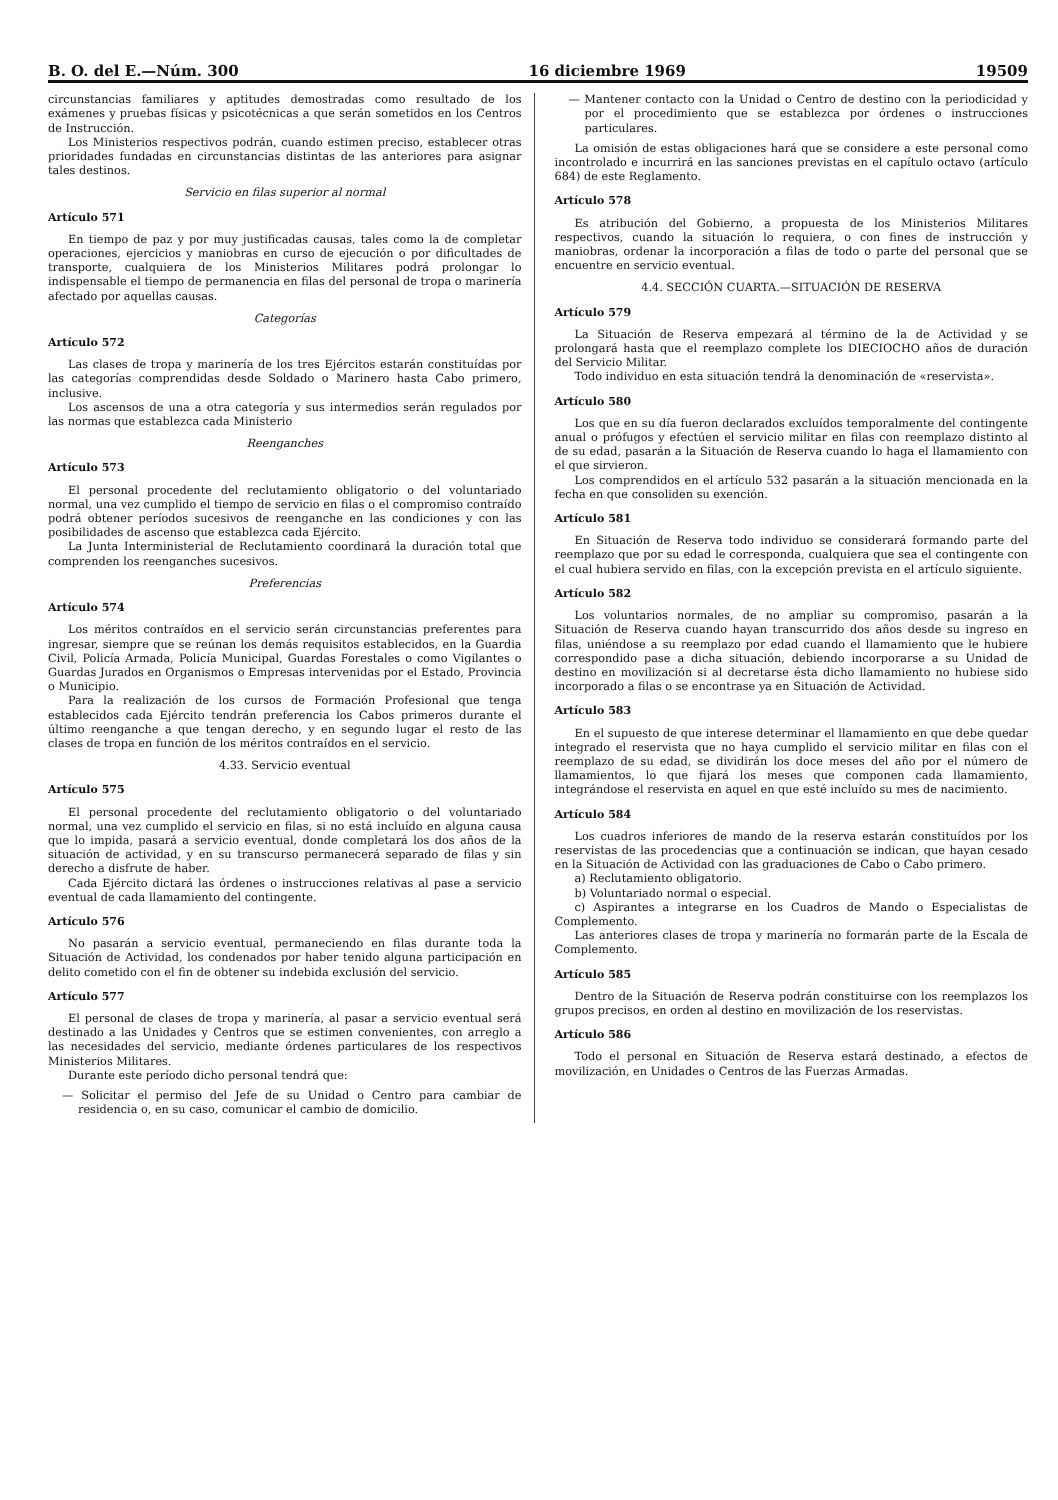B. O. del E.—Núm. 300 16 diciembre 1969 19509
circunstancias familiares y aptitudes demostradas como resultado de los exámenes y pruebas físicas y psicotécnicas a que serán sometidos en los Centros de Instrucción.
Los Ministerios respectivos podrán, cuando estimen preciso, establecer otras prioridades fundadas en circunstancias distintas de las anteriores para asignar tales destinos.
Servicio en filas superior al normal
Artículo 571
En tiempo de paz y por muy justificadas causas, tales como la de completar operaciones, ejercicios y maniobras en curso de ejecución o por dificultades de transporte, cualquiera de los Ministerios Militares podrá prolongar lo indispensable el tiempo de permanencia en filas del personal de tropa o marinería afectado por aquellas causas.
Categorías
Artículo 572
Las clases de tropa y marinería de los tres Ejércitos estarán constituídas por las categorías comprendidas desde Soldado o Marinero hasta Cabo primero, inclusive.
Los ascensos de una a otra categoría y sus intermedios serán regulados por las normas que establezca cada Ministerio
Reenganches
Artículo 573
El personal procedente del reclutamiento obligatorio o del voluntariado normal, una vez cumplido el tiempo de servicio en filas o el compromiso contraído podrá obtener períodos sucesivos de reenganche en las condiciones y con las posibilidades de ascenso que establezca cada Ejército.
La Junta Interministerial de Reclutamiento coordinará la duración total que comprenden los reenganches sucesivos.
Preferencias
Artículo 574
Los méritos contraídos en el servicio serán circunstancias preferentes para ingresar, siempre que se reúnan los demás requisitos establecidos, en la Guardia Civil, Policía Armada, Policía Municipal, Guardas Forestales o como Vigilantes o Guardas Jurados en Organismos o Empresas intervenidas por el Estado, Provincia o Municipio.
Para la realización de los cursos de Formación Profesional que tenga establecidos cada Ejército tendrán preferencia los Cabos primeros durante el último reenganche a que tengan derecho, y en segundo lugar el resto de las clases de tropa en función de los méritos contraídos en el servicio.
4.33. Servicio eventual
Artículo 575
El personal procedente del reclutamiento obligatorio o del voluntariado normal, una vez cumplido el servicio en filas, si no está incluído en alguna causa que lo impida, pasará a servicio eventual, donde completará los dos años de la situación de actividad, y en su transcurso permanecerá separado de filas y sin derecho a disfrute de haber.
Cada Ejército dictará las órdenes o instrucciones relativas al pase a servicio eventual de cada llamamiento del contingente.
Artículo 576
No pasarán a servicio eventual, permaneciendo en filas durante toda la Situación de Actividad, los condenados por haber tenido alguna participación en delito cometido con el fin de obtener su indebida exclusión del servicio.
Artículo 577
El personal de clases de tropa y marinería, al pasar a servicio eventual será destinado a las Unidades y Centros que se estimen convenientes, con arreglo a las necesidades del servicio, mediante órdenes particulares de los respectivos Ministerios Militares.
Durante este período dicho personal tendrá que:
— Solicitar el permiso del Jefe de su Unidad o Centro para cambiar de residencia o, en su caso, comunicar el cambio de domicilio.
— Mantener contacto con la Unidad o Centro de destino con la periodicidad y por el procedimiento que se establezca por órdenes o instrucciones particulares.
La omisión de estas obligaciones hará que se considere a este personal como incontrolado e incurrirá en las sanciones previstas en el capítulo octavo (artículo 684) de este Reglamento.
Artículo 578
Es atribución del Gobierno, a propuesta de los Ministerios Militares respectivos, cuando la situación lo requiera, o con fines de instrucción y maniobras, ordenar la incorporación a filas de todo o parte del personal que se encuentre en servicio eventual.
4.4. SECCIÓN CUARTA.—SITUACIÓN DE RESERVA
Artículo 579
La Situación de Reserva empezará al término de la de Actividad y se prolongará hasta que el reemplazo complete los DIECIOCHO años de duración del Servicio Militar.
Todo individuo en esta situación tendrá la denominación de «reservista».
Artículo 580
Los que en su día fueron declarados excluídos temporalmente del contingente anual o prófugos y efectúen el servicio militar en filas con reemplazo distinto al de su edad, pasarán a la Situación de Reserva cuando lo haga el llamamiento con el que sirvieron.
Los comprendidos en el artículo 532 pasarán a la situación mencionada en la fecha en que consoliden su exención.
Artículo 581
En Situación de Reserva todo individuo se considerará formando parte del reemplazo que por su edad le corresponda, cualquiera que sea el contingente con el cual hubiera servido en filas, con la excepción prevista en el artículo siguiente.
Artículo 582
Los voluntarios normales, de no ampliar su compromiso, pasarán a la Situación de Reserva cuando hayan transcurrido dos años desde su ingreso en filas, uniéndose a su reemplazo por edad cuando el llamamiento que le hubiere correspondido pase a dicha situación, debiendo incorporarse a su Unidad de destino en movilización si al decretarse ésta dicho llamamiento no hubiese sido incorporado a filas o se encontrase ya en Situación de Actividad.
Artículo 583
En el supuesto de que interese determinar el llamamiento en que debe quedar integrado el reservista que no haya cumplido el servicio militar en filas con el reemplazo de su edad, se dividirán los doce meses del año por el número de llamamientos, lo que fijará los meses que componen cada llamamiento, integrándose el reservista en aquel en que esté incluído su mes de nacimiento.
Artículo 584
Los cuadros inferiores de mando de la reserva estarán constituídos por los reservistas de las procedencias que a continuación se indican, que hayan cesado en la Situación de Actividad con las graduaciones de Cabo o Cabo primero.
a) Reclutamiento obligatorio.
b) Voluntariado normal o especial.
c) Aspirantes a integrarse en los Cuadros de Mando o Especialistas de Complemento.
Las anteriores clases de tropa y marinería no formarán parte de la Escala de Complemento.
Artículo 585
Dentro de la Situación de Reserva podrán constituirse con los reemplazos los grupos precisos, en orden al destino en movilización de los reservistas.
Artículo 586
Todo el personal en Situación de Reserva estará destinado, a efectos de movilización, en Unidades o Centros de las Fuerzas Armadas.